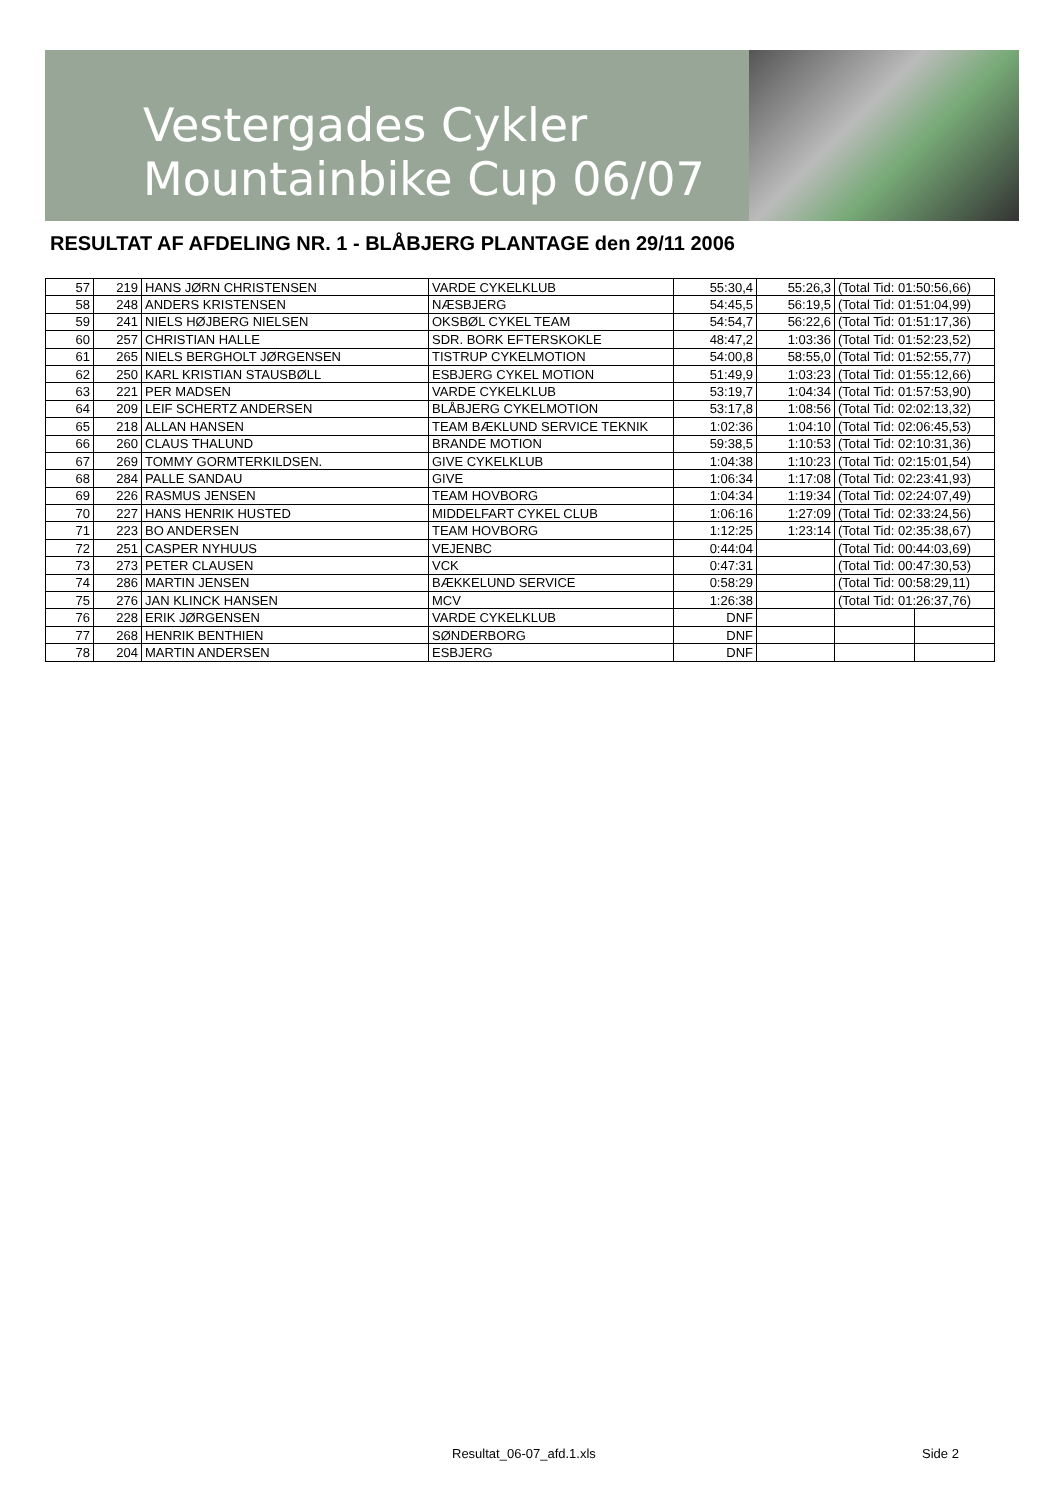Vestergades Cykler
Mountainbike Cup 06/07
RESULTAT AF AFDELING NR. 1 - BLÅBJERG PLANTAGE den 29/11 2006
| 57 | 219 | HANS JØRN CHRISTENSEN | VARDE CYKELKLUB | 55:30,4 | 55:26,3 | (Total Tid: 01:50:56,66) | |
| 58 | 248 | ANDERS KRISTENSEN | NÆSBJERG | 54:45,5 | 56:19,5 | (Total Tid: 01:51:04,99) | |
| 59 | 241 | NIELS HØJBERG NIELSEN | OKSBØL CYKEL TEAM | 54:54,7 | 56:22,6 | (Total Tid: 01:51:17,36) | |
| 60 | 257 | CHRISTIAN HALLE | SDR. BORK EFTERSKOKLE | 48:47,2 | 1:03:36 | (Total Tid: 01:52:23,52) | |
| 61 | 265 | NIELS BERGHOLT JØRGENSEN | TISTRUP CYKELMOTION | 54:00,8 | 58:55,0 | (Total Tid: 01:52:55,77) | |
| 62 | 250 | KARL KRISTIAN STAUSBØLL | ESBJERG CYKEL MOTION | 51:49,9 | 1:03:23 | (Total Tid: 01:55:12,66) | |
| 63 | 221 | PER MADSEN | VARDE CYKELKLUB | 53:19,7 | 1:04:34 | (Total Tid: 01:57:53,90) | |
| 64 | 209 | LEIF SCHERTZ ANDERSEN | BLÅBJERG CYKELMOTION | 53:17,8 | 1:08:56 | (Total Tid: 02:02:13,32) | |
| 65 | 218 | ALLAN HANSEN | TEAM BÆKLUND SERVICE TEKNIK | 1:02:36 | 1:04:10 | (Total Tid: 02:06:45,53) | |
| 66 | 260 | CLAUS THALUND | BRANDE MOTION | 59:38,5 | 1:10:53 | (Total Tid: 02:10:31,36) | |
| 67 | 269 | TOMMY GORMTERKILDSEN. | GIVE CYKELKLUB | 1:04:38 | 1:10:23 | (Total Tid: 02:15:01,54) | |
| 68 | 284 | PALLE SANDAU | GIVE | 1:06:34 | 1:17:08 | (Total Tid: 02:23:41,93) | |
| 69 | 226 | RASMUS JENSEN | TEAM HOVBORG | 1:04:34 | 1:19:34 | (Total Tid: 02:24:07,49) | |
| 70 | 227 | HANS HENRIK HUSTED | MIDDELFART CYKEL CLUB | 1:06:16 | 1:27:09 | (Total Tid: 02:33:24,56) | |
| 71 | 223 | BO ANDERSEN | TEAM HOVBORG | 1:12:25 | 1:23:14 | (Total Tid: 02:35:38,67) | |
| 72 | 251 | CASPER NYHUUS | VEJENBC | 0:44:04 | | (Total Tid: 00:44:03,69) | |
| 73 | 273 | PETER CLAUSEN | VCK | 0:47:31 | | (Total Tid: 00:47:30,53) | |
| 74 | 286 | MARTIN JENSEN | BÆKKELUND SERVICE | 0:58:29 | | (Total Tid: 00:58:29,11) | |
| 75 | 276 | JAN KLINCK HANSEN | MCV | 1:26:38 | | (Total Tid: 01:26:37,76) | |
| 76 | 228 | ERIK JØRGENSEN | VARDE CYKELKLUB | DNF | | | |
| 77 | 268 | HENRIK BENTHIEN | SØNDERBORG | DNF | | | |
| 78 | 204 | MARTIN ANDERSEN | ESBJERG | DNF | | | |
Resultat_06-07_afd.1.xls Side 2